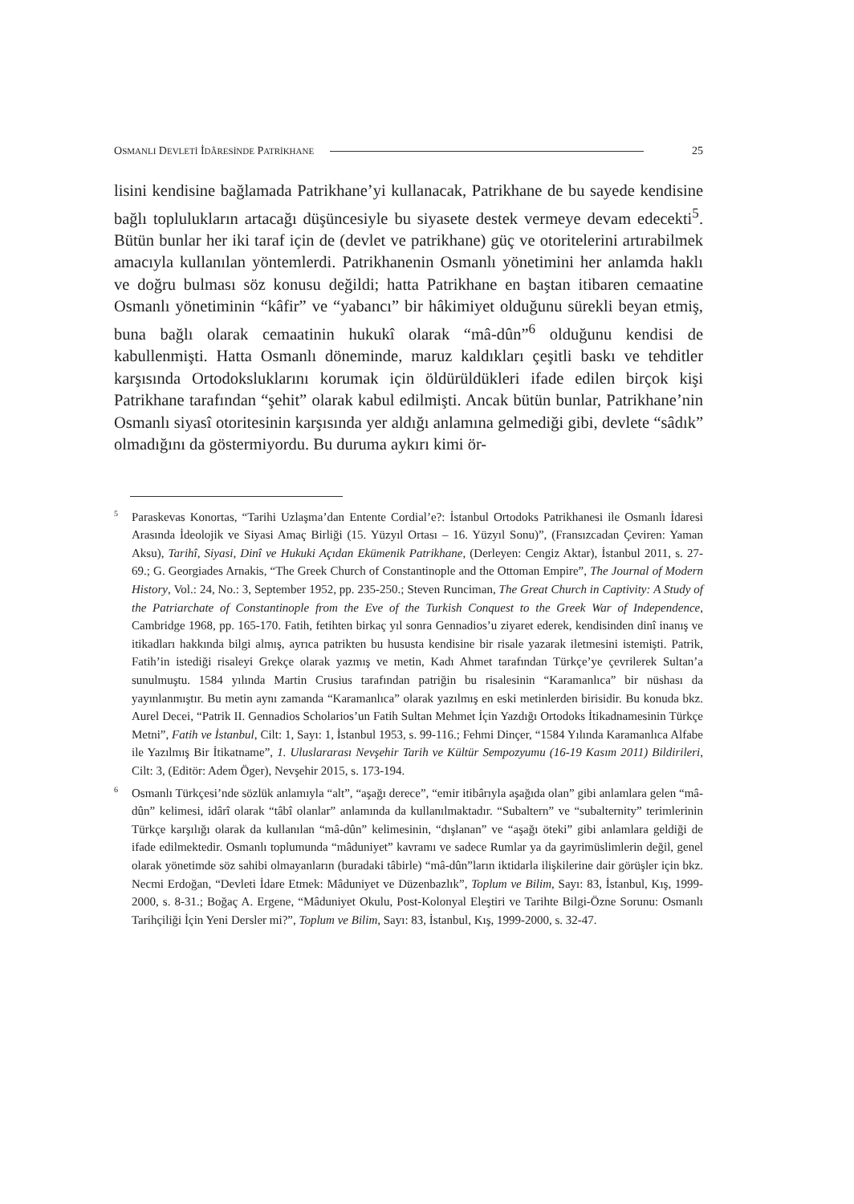OSMANLI DEVLETİ İDÂRESİNDE PATRİKHANE 25
lisini kendisine bağlamada Patrikhane’yi kullanacak, Patrikhane de bu sayede kendisine bağlı toplulukların artacağı düşüncesiyle bu siyasete destek vermeye devam edecekti<sup>5</sup>. Bütün bunlar her iki taraf için de (devlet ve patrikhane) güç ve otoritelerini artırabilmek amacıyla kullanılan yöntemlerdi. Patrikhanenin Osmanlı yönetimini her anlamda haklı ve doğru bulması söz konusu değildi; hatta Patrikhane en baştan itibaren cemaatine Osmanlı yönetiminin “kâfir” ve “yabancı” bir hâkimiyet olduğunu sürekli beyan etmiş, buna bağlı olarak cemaatinin hukukî olarak “mâ-dûn”<sup>6</sup> olduğunu kendisi de kabullenmişti. Hatta Osmanlı döneminde, maruz kaldıkları çeşitli baskı ve tehditler karşısında Ortodoksluklarını korumak için öldürüldükleri ifade edilen birçok kişi Patrikhane tarafından “şehit” olarak kabul edilmişti. Ancak bütün bunlar, Patrikhane’nin Osmanlı siyasî otoritesinin karşısında yer aldığı anlamına gelmediği gibi, devlete “sâdık” olmadığını da göstermiyordu. Bu duruma aykırı kimi ör-
<sup>5</sup> Paraskevas Konortas, “Tarihi Uzlaşma’dan Entente Cordial’e?: İstanbul Ortodoks Patrikhanesi ile Osmanlı İdaresi Arasında İdeolojik ve Siyasi Amaç Birliği (15. Yüzyıl Ortası – 16. Yüzyıl Sonu)”, (Fransızcadan Çeviren: Yaman Aksu), Tarihî, Siyasi, Dinî ve Hukuki Açıdan Ekümenik Patrikhane, (Derleyen: Cengiz Aktar), İstanbul 2011, s. 27-69.; G. Georgiades Arnakis, “The Greek Church of Constantinople and the Ottoman Empire”, The Journal of Modern History, Vol.: 24, No.: 3, September 1952, pp. 235-250.; Steven Runciman, The Great Church in Captivity: A Study of the Patriarchate of Constantinople from the Eve of the Turkish Conquest to the Greek War of Independence, Cambridge 1968, pp. 165-170. Fatih, fetihten birkaç yıl sonra Gennadios’u ziyaret ederek, kendisinden dinî inanış ve itikadları hakkında bilgi almış, ayrıca patrikten bu hususta kendisine bir risale yazarak iletmesini istemişti. Patrik, Fatih’in istediği risaleyi Grekçe olarak yazmış ve metin, Kadı Ahmet tarafından Türkçe’ye çevrilerek Sultan’a sunulmuştu. 1584 yılında Martin Crusius tarafından patriğin bu risalesinin “Karamanlıca” bir nüshası da yayınlanmıştır. Bu metin aynı zamanda “Karamanlıca” olarak yazılmış en eski metinlerden birisidir. Bu konuda bkz. Aurel Decei, “Patrik II. Gennadios Scholarios’un Fatih Sultan Mehmet İçin Yazdığı Ortodoks İtikadnamesinin Türkçe Metni”, Fatih ve İstanbul, Cilt: 1, Sayı: 1, İstanbul 1953, s. 99-116.; Fehmi Dinçer, “1584 Yılında Karamanlıca Alfabe ile Yazılmış Bir İtikatname”, 1. Uluslararası Nevşehir Tarih ve Kültür Sempozyumu (16-19 Kasım 2011) Bildirileri, Cilt: 3, (Editör: Adem Öger), Nevşehir 2015, s. 173-194.
<sup>6</sup> Osmanlı Türkçesi’nde sözlük anlamıyla “alt”, “aşağı derece”, “emir itibârıyla aşağıda olan” gibi anlamlara gelen “mâ-dûn” kelimesi, idârî olarak “tâbî olanlar” anlamında da kullanılmaktadır. “Subaltern” ve “subalternity” terimlerinin Türkçe karşılığı olarak da kullanılan “mâ-dûn” kelimesinin, “dışlanan” ve “aşağı öteki” gibi anlamlara geldiği de ifade edilmektedir. Osmanlı toplumunda “mâduniyet” kavramı ve sadece Rumlar ya da gayrimüslimlerin değil, genel olarak yönetimde söz sahibi olmayanların (buradaki tâbirle) “mâ-dûn”ların iktidarla ilişkilerine dair görüşler için bkz. Necmi Erdoğan, “Devleti İdare Etmek: Mâduniyet ve Düzenbazlık”, Toplum ve Bilim, Sayı: 83, İstanbul, Kış, 1999-2000, s. 8-31.; Boğaç A. Ergene, “Mâduniyet Okulu, Post-Kolonyal Eleştiri ve Tarihte Bilgi-Özne Sorunu: Osmanlı Tarihçiliği İçin Yeni Dersler mi?”, Toplum ve Bilim, Sayı: 83, İstanbul, Kış, 1999-2000, s. 32-47.